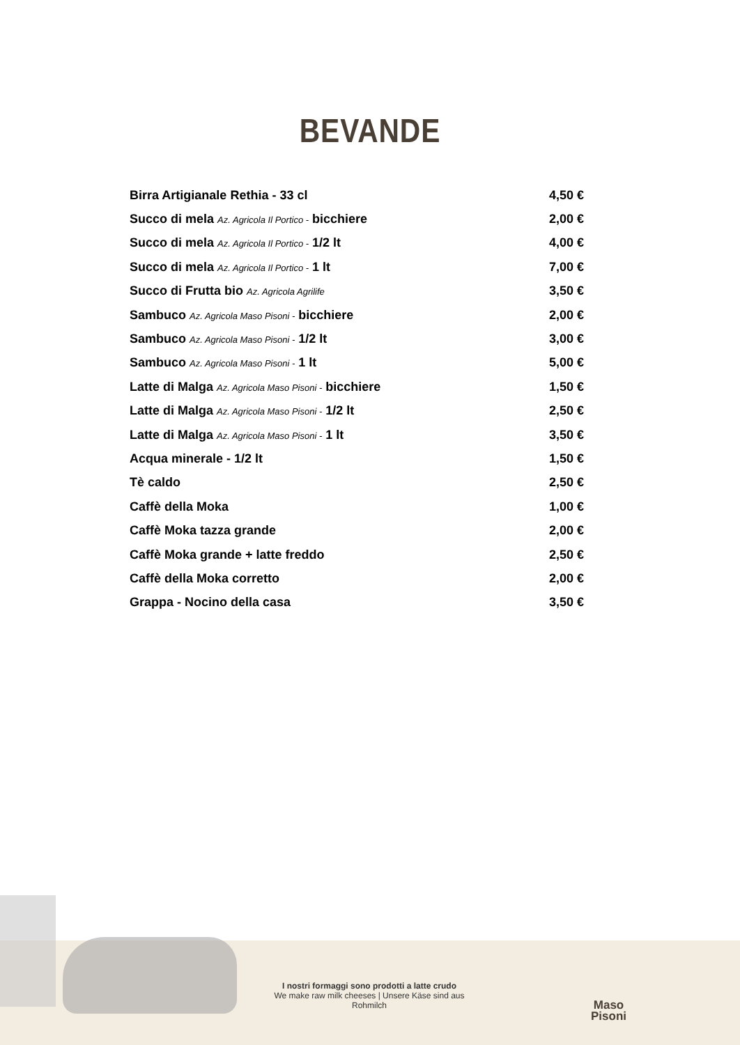BEVANDE
| Birra Artigianale Rethia - 33 cl | 4,50 € |
| Succo di mela Az. Agricola Il Portico - bicchiere | 2,00 € |
| Succo di mela Az. Agricola Il Portico - 1/2 lt | 4,00 € |
| Succo di mela Az. Agricola Il Portico - 1 lt | 7,00 € |
| Succo di Frutta bio Az. Agricola Agrilife | 3,50 € |
| Sambuco Az. Agricola Maso Pisoni - bicchiere | 2,00 € |
| Sambuco Az. Agricola Maso Pisoni - 1/2 lt | 3,00 € |
| Sambuco Az. Agricola Maso Pisoni - 1 lt | 5,00 € |
| Latte di Malga Az. Agricola Maso Pisoni - bicchiere | 1,50 € |
| Latte di Malga Az. Agricola Maso Pisoni - 1/2 lt | 2,50 € |
| Latte di Malga Az. Agricola Maso Pisoni - 1 lt | 3,50 € |
| Acqua minerale - 1/2 lt | 1,50 € |
| Tè caldo | 2,50 € |
| Caffè della Moka | 1,00 € |
| Caffè Moka tazza grande | 2,00 € |
| Caffè Moka grande + latte freddo | 2,50 € |
| Caffè della Moka corretto | 2,00 € |
| Grappa - Nocino della casa | 3,50 € |
I nostri formaggi sono prodotti a latte crudo
We make raw milk cheeses | Unsere Käse sind aus Rohmilch
Maso
Pisoni